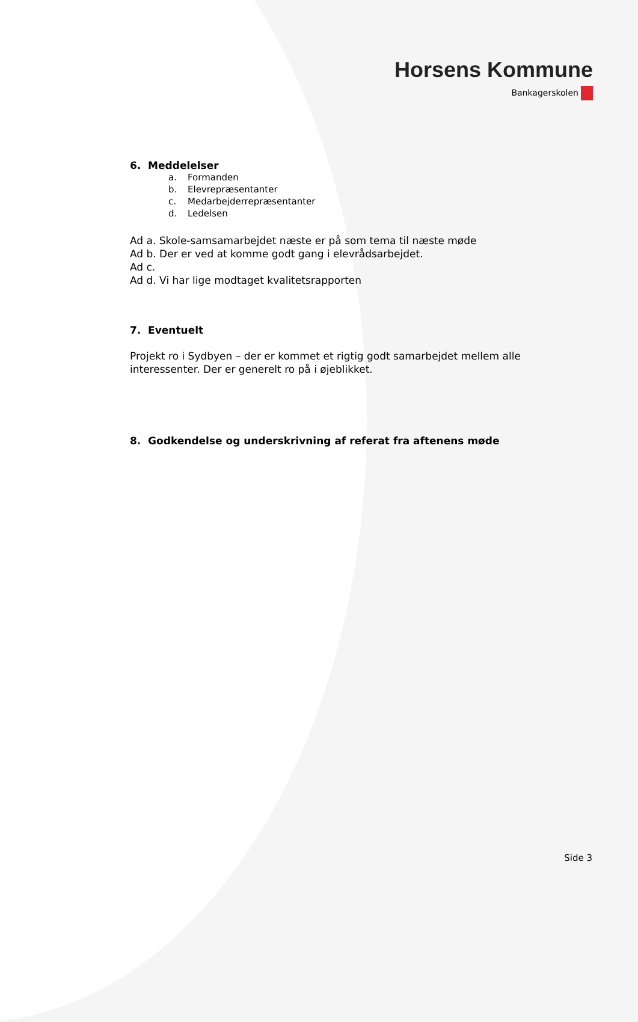Horsens Kommune
Bankagerskolen
6. Meddelelser
a. Formanden
b. Elevrepræsentanter
c. Medarbejderrepræsentanter
d. Ledelsen
Ad a. Skole-samsamarbejdet næste er på som tema til næste møde
Ad b. Der er ved at komme godt gang i elevrådsarbejdet.
Ad c.
Ad d. Vi har lige modtaget kvalitetsrapporten
7. Eventuelt
Projekt ro i Sydbyen – der er kommet et rigtig godt samarbejdet mellem alle interessenter. Der er generelt ro på i øjeblikket.
8. Godkendelse og underskrivning af referat fra aftenens møde
Side 3